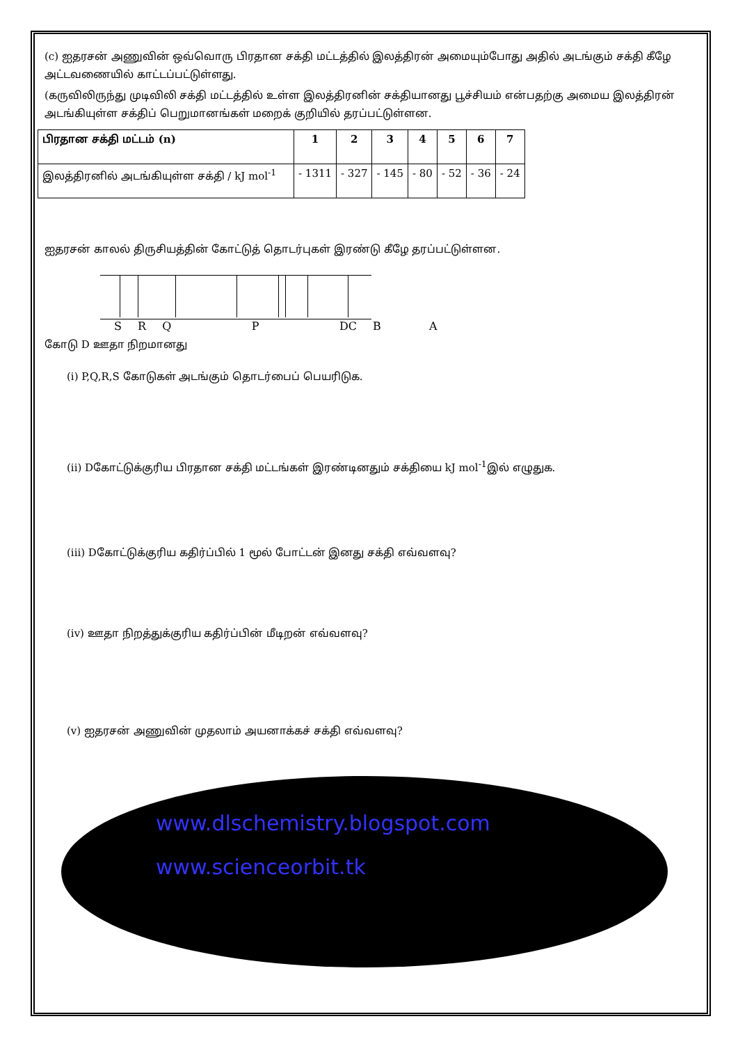(c) ஐதரசன் அணுவின் ஒவ்வொரு பிரதான சக்தி மட்டத்தில் இலத்திரன் அமையும்போது அதில் அடங்கும் சக்தி கீழே அட்டவணையில் காட்டப்பட்டுள்ளது.
(கருவிலிருந்து முடிவிலி சக்தி மட்டத்தில் உள்ள இலத்திரனின் சக்தியானது பூச்சியம் என்பதற்கு அமைய இலத்திரன் அடங்கியுள்ள சக்திப் பெறுமானங்கள் மறைக் குறியில் தரப்பட்டுள்ளன.
| பிரதான சக்தி மட்டம் (n) | 1 | 2 | 3 | 4 | 5 | 6 | 7 |
| இலத்திரனில் அடங்கியுள்ள சக்தி / kJ mol<sup>-1</sup> | - 1311 | - 327 | - 145 | - 80 | - 52 | - 36 | - 24 |
ஐதரசன் காலல் திருசியத்தின் கோட்டுத் தொடர்புகள் இரண்டு கீழே தரப்பட்டுள்ளன.
S R Q P DC B A
கோடு D ஊதா நிறமானது
(i) P,Q,R,S கோடுகள் அடங்கும் தொடர்பைப் பெயரிடுக.
(ii) Dகோட்டுக்குரிய பிரதான சக்தி மட்டங்கள் இரண்டினதும் சக்தியை kJ mol<sup>-1</sup>இல் எழுதுக.
(iii) Dகோட்டுக்குரிய கதிர்ப்பில் 1 மூல் போட்டன் இனது சக்தி எவ்வளவு?
(iv) ஊதா நிறத்துக்குரிய கதிர்ப்பின் மீடிறன் எவ்வளவு?
(v) ஐதரசன் அணுவின் முதலாம் அயனாக்கச் சக்தி எவ்வளவு?
www.dlschemistry.blogspot.com
www.scienceorbit.tk